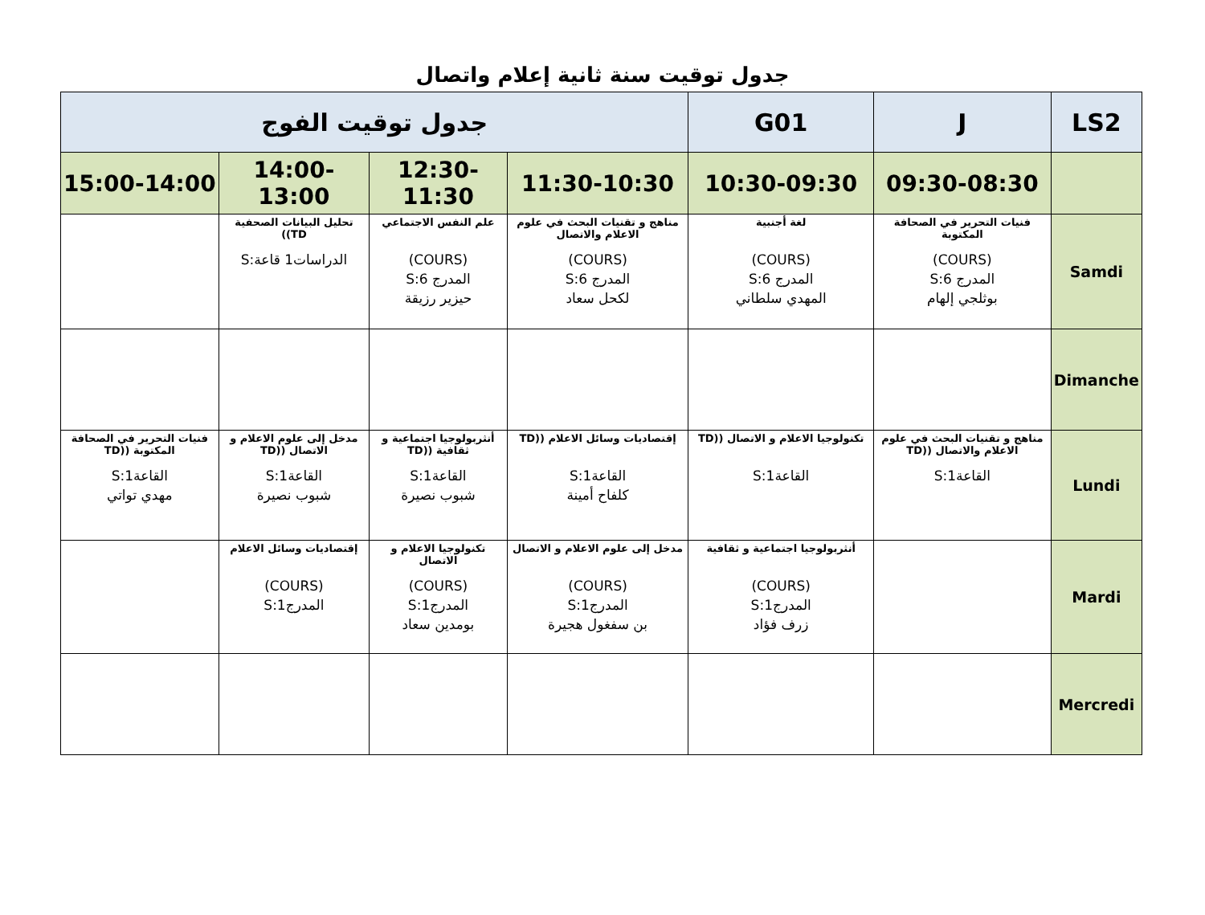جدول توقيت سنة ثانية إعلام واتصال
| LS2 | J | G01 | جدول توقيت الفوج | | | |
| --- | --- | --- | --- | --- | --- | --- |
| | 09:30-08:30 | 10:30-09:30 | 11:30-10:30 | 12:30-11:30 | 14:00-13:00 | 15:00-14:00 |
| Samdi | فنيات التحرير في الصحافة المكتوبة (COURS) المدرج 6:S بوثلجي إلهام | لغة أجنبية (COURS) المدرج 6:S المهدي سلطاني | مناهج و تقنيات البحث في علوم الاعلام والاتصال (COURS) المدرج 6:S لكحل سعاد | علم النفس الاجتماعي (COURS) المدرج 6:S حيزير رزيقة | تحليل البيانات الصحفية TD)) الدراسات1 قاعة:S | |
| Dimanche | | | | | | |
| Lundi | مناهج و تقنيات البحث في علوم الاعلام والاتصال ((TD القاعة1:S | تكنولوجيا الاعلام و الاتصال ((TD القاعة1:S | إقتصاديات وسائل الاعلام ((TD القاعة1:S كلفاح أمينة | أنثربولوجيا اجتماعية و ثقافية ((TD القاعة1:S شبوب نصيرة | مدخل إلى علوم الاعلام و الاتصال ((TD القاعة1:S شبوب نصيرة | فنيات التحرير في الصحافة المكتوبة ((TD القاعة1:S مهدي تواتي |
| Mardi | | أنثربولوجيا اجتماعية و ثقافية (COURS) المدرج1:S زرف فؤاد | مدخل إلى علوم الاعلام و الاتصال (COURS) المدرج1:S بن سفغول هجيرة | تكنولوجيا الاعلام و الاتصال (COURS) المدرج1:S بومدين سعاد | إقتصاديات وسائل الاعلام (COURS) المدرج1:S | |
| Mercredi | | | | | | |